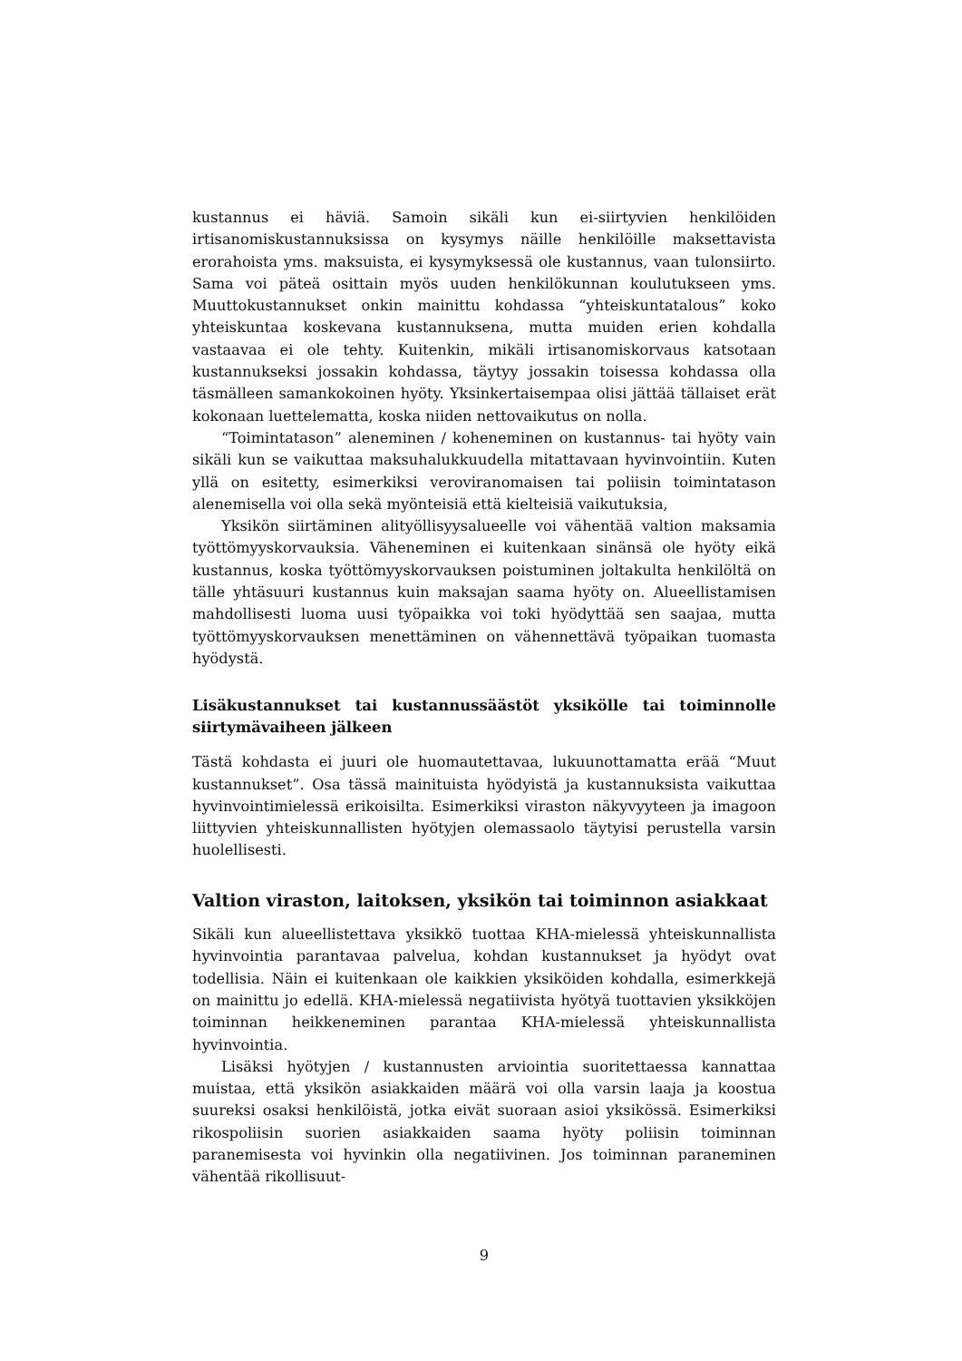kustannus ei häviä. Samoin sikäli kun ei-siirtyvien henkilöiden irtisanomiskustannuksissa on kysymys näille henkilöille maksettavista erorahoista yms. maksuista, ei kysymyksessä ole kustannus, vaan tulonsiirto. Sama voi päteä osittain myös uuden henkilökunnan koulutukseen yms. Muuttokustannukset onkin mainittu kohdassa “yhteiskuntatalous” koko yhteiskuntaa koskevana kustannuksena, mutta muiden erien kohdalla vastaavaa ei ole tehty. Kuitenkin, mikäli irtisanomiskorvaus katsotaan kustannukseksi jossakin kohdassa, täytyy jossakin toisessa kohdassa olla täsmälleen samankokoinen hyöty. Yksinkertaisempaa olisi jättää tällaiset erät kokonaan luettelematta, koska niiden nettovaikutus on nolla.
“Toimintatason” aleneminen / koheneminen on kustannus- tai hyöty vain sikäli kun se vaikuttaa maksuhalukkuudella mitattavaan hyvinvointiin. Kuten yllä on esitetty, esimerkiksi veroviranomaisen tai poliisin toimintatason alenemisella voi olla sekä myönteisiä että kielteisiä vaikutuksia,
Yksikön siirtäminen alityöllisyysalueelle voi vähentää valtion maksamia työttömyyskorvauksia. Väheneminen ei kuitenkaan sinänsä ole hyöty eikä kustannus, koska työttömyyskorvauksen poistuminen joltakulta henkilöltä on tälle yhtäsuuri kustannus kuin maksajan saama hyöty on. Alueellistamisen mahdollisesti luoma uusi työpaikka voi toki hyödyttää sen saajaa, mutta työttömyyskorvauksen menettäminen on vähennettävä työpaikan tuomasta hyödystä.
Lisäkustannukset tai kustannussäästöt yksikölle tai toiminnolle siirtymävaiheen jälkeen
Tästä kohdasta ei juuri ole huomautettavaa, lukuunottamatta erää “Muut kustannukset”. Osa tässä mainituista hyödyistä ja kustannuksista vaikuttaa hyvinvointimielessä erikoisilta. Esimerkiksi viraston näkyvyyteen ja imagoon liittyvien yhteiskunnallisten hyötyjen olemassaolo täytyisi perustella varsin huolellisesti.
Valtion viraston, laitoksen, yksikön tai toiminnon asiakkaat
Sikäli kun alueellistettava yksikkö tuottaa KHA-mielessä yhteiskunnallista hyvinvointia parantavaa palvelua, kohdan kustannukset ja hyödyt ovat todellisia. Näin ei kuitenkaan ole kaikkien yksiköiden kohdalla, esimerkkejä on mainittu jo edellä. KHA-mielessä negatiivista hyötyä tuottavien yksikköjen toiminnan heikkeneminen parantaa KHA-mielessä yhteiskunnallista hyvinvointia.
Lisäksi hyötyjen / kustannusten arviointia suoritettaessa kannattaa muistaa, että yksikön asiakkaiden määrä voi olla varsin laaja ja koostua suureksi osaksi henkilöistä, jotka eivät suoraan asioi yksikössä. Esimerkiksi rikospoliisin suorien asiakkaiden saama hyöty poliisin toiminnan paranemisesta voi hyvinkin olla negatiivinen. Jos toiminnan paraneminen vähentää rikollisuut-
9